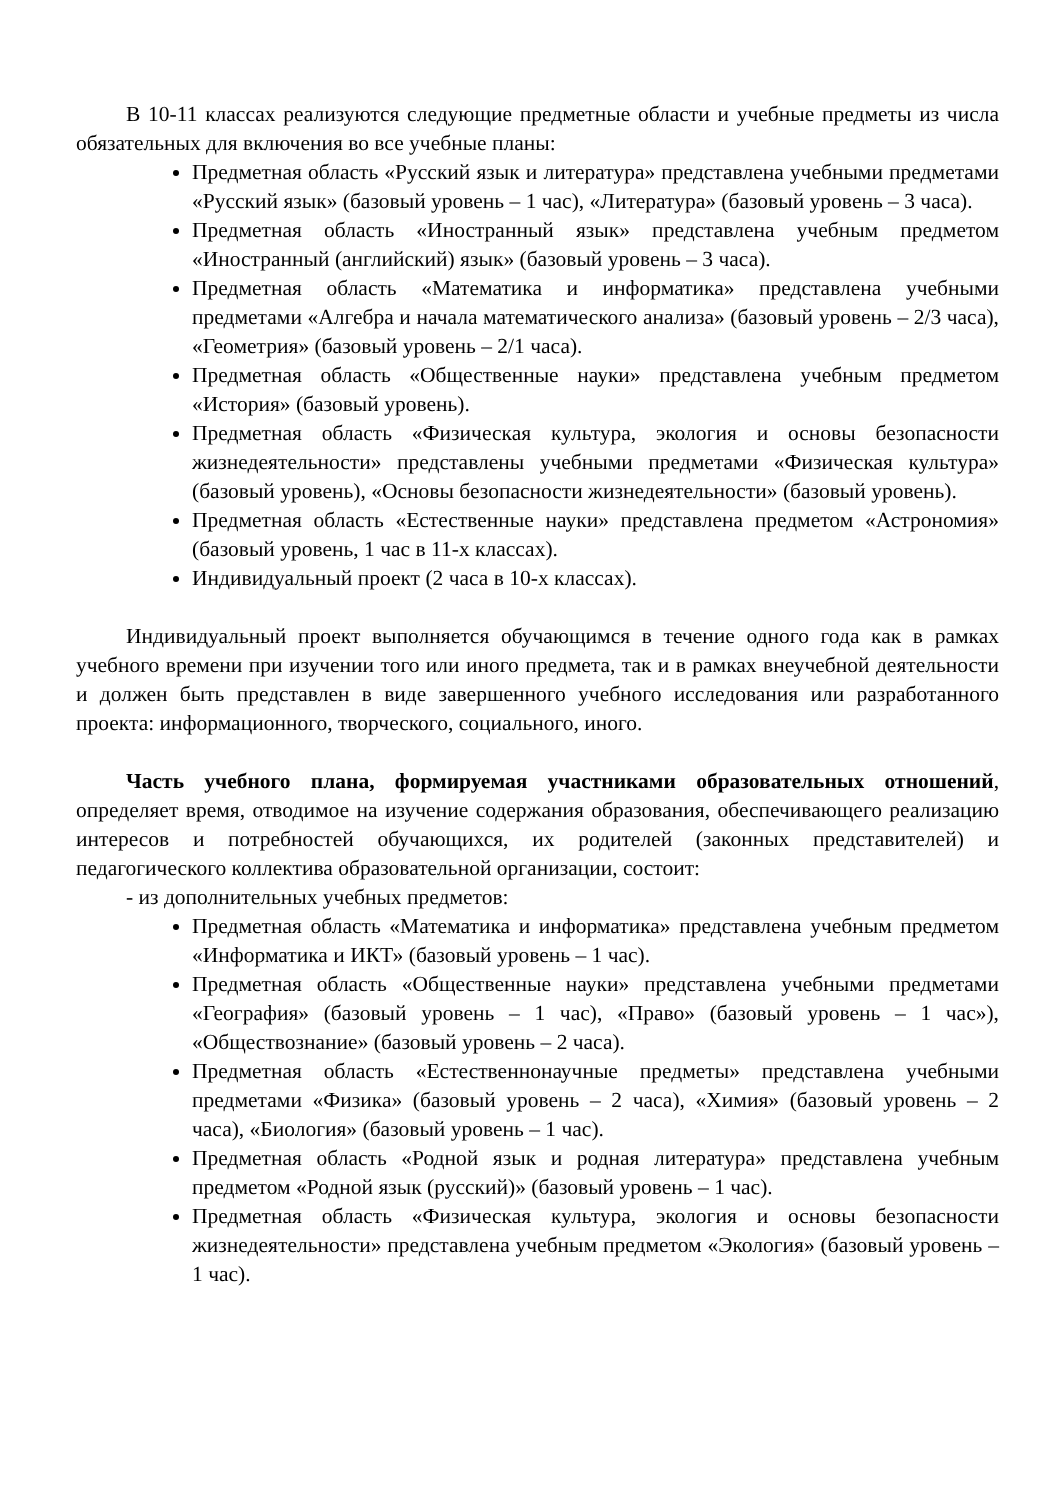В 10-11 классах реализуются следующие предметные области и учебные предметы из числа обязательных для включения во все учебные планы:
Предметная область «Русский язык и литература» представлена учебными предметами «Русский язык» (базовый уровень – 1 час), «Литература» (базовый уровень – 3 часа).
Предметная область «Иностранный язык» представлена учебным предметом «Иностранный (английский) язык» (базовый уровень – 3 часа).
Предметная область «Математика и информатика» представлена учебными предметами «Алгебра и начала математического анализа» (базовый уровень – 2/3 часа), «Геометрия» (базовый уровень – 2/1 часа).
Предметная область «Общественные науки» представлена учебным предметом «История» (базовый уровень).
Предметная область «Физическая культура, экология и основы безопасности жизнедеятельности» представлены учебными предметами «Физическая культура» (базовый уровень), «Основы безопасности жизнедеятельности» (базовый уровень).
Предметная область «Естественные науки» представлена предметом «Астрономия» (базовый уровень, 1 час в 11-х классах).
Индивидуальный проект (2 часа в 10-х классах).
Индивидуальный проект выполняется обучающимся в течение одного года как в рамках учебного времени при изучении того или иного предмета, так и в рамках внеучебной деятельности и должен быть представлен в виде завершенного учебного исследования или разработанного проекта: информационного, творческого, социального, иного.
Часть учебного плана, формируемая участниками образовательных отношений, определяет время, отводимое на изучение содержания образования, обеспечивающего реализацию интересов и потребностей обучающихся, их родителей (законных представителей) и педагогического коллектива образовательной организации, состоит:
- из дополнительных учебных предметов:
Предметная область «Математика и информатика» представлена учебным предметом «Информатика и ИКТ» (базовый уровень – 1 час).
Предметная область «Общественные науки» представлена учебными предметами «География» (базовый уровень – 1 час), «Право» (базовый уровень – 1 час»), «Обществознание» (базовый уровень – 2 часа).
Предметная область «Естественнонаучные предметы» представлена учебными предметами «Физика» (базовый уровень – 2 часа), «Химия» (базовый уровень – 2 часа), «Биология» (базовый уровень – 1 час).
Предметная область «Родной язык и родная литература» представлена учебным предметом «Родной язык (русский)» (базовый уровень – 1 час).
Предметная область «Физическая культура, экология и основы безопасности жизнедеятельности» представлена учебным предметом «Экология» (базовый уровень – 1 час).